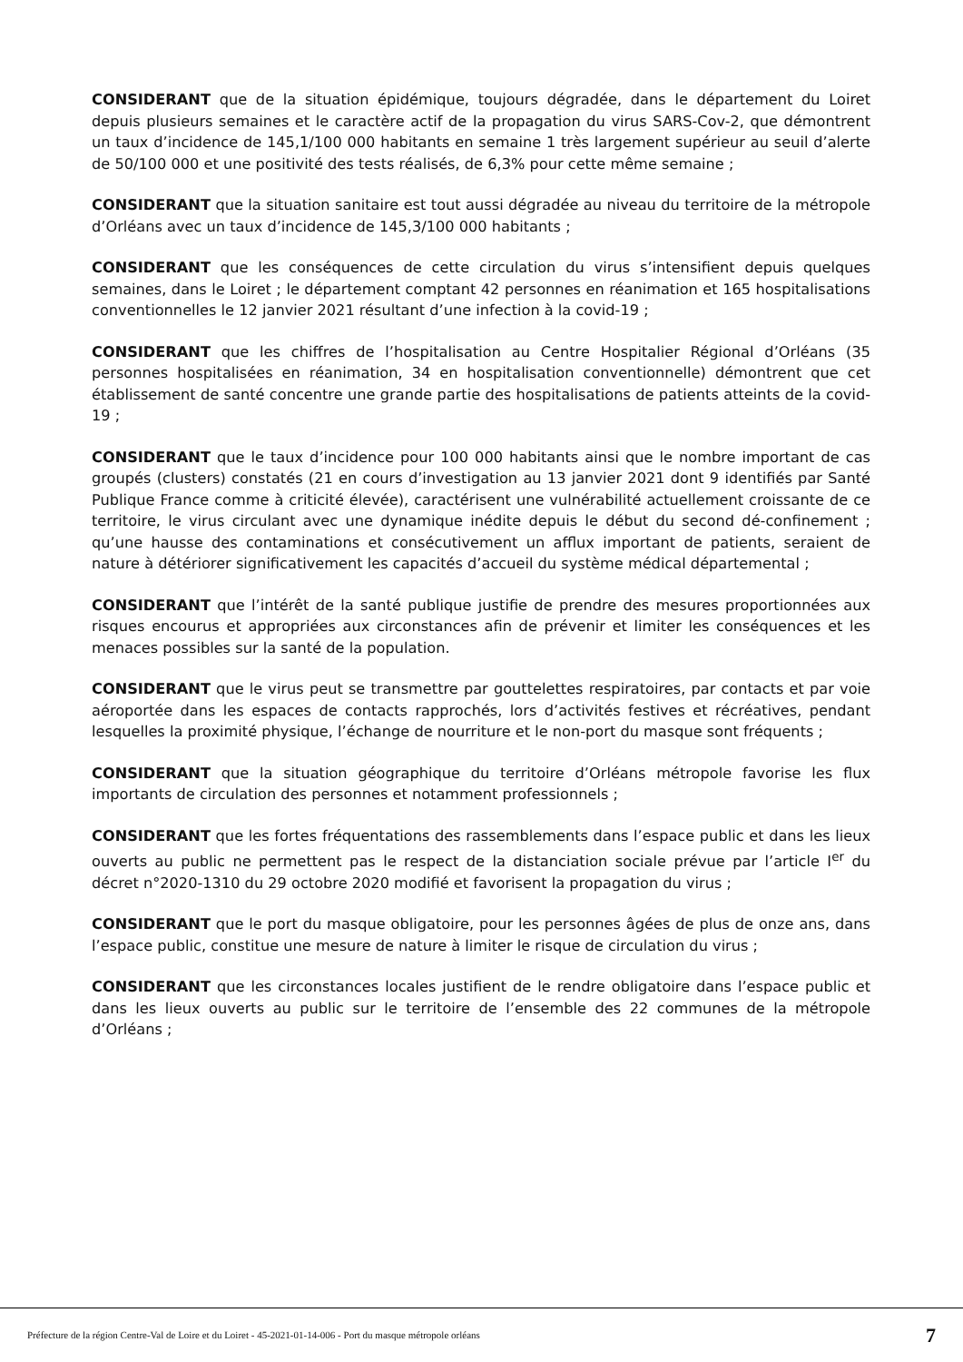CONSIDERANT que de la situation épidémique, toujours dégradée, dans le département du Loiret depuis plusieurs semaines et le caractère actif de la propagation du virus SARS-Cov-2, que démontrent un taux d’incidence de 145,1/100 000 habitants en semaine 1 très largement supérieur au seuil d’alerte de 50/100 000 et une positivité des tests réalisés, de 6,3% pour cette même semaine ;
CONSIDERANT que la situation sanitaire est tout aussi dégradée au niveau du territoire de la métropole d’Orléans avec un taux d’incidence de 145,3/100 000 habitants ;
CONSIDERANT que les conséquences de cette circulation du virus s’intensifient depuis quelques semaines, dans le Loiret ; le département comptant 42 personnes en réanimation et 165 hospitalisations conventionnelles le 12 janvier 2021 résultant d’une infection à la covid-19 ;
CONSIDERANT que les chiffres de l’hospitalisation au Centre Hospitalier Régional d’Orléans (35 personnes hospitalisées en réanimation, 34 en hospitalisation conventionnelle) démontrent que cet établissement de santé concentre une grande partie des hospitalisations de patients atteints de la covid-19 ;
CONSIDERANT que le taux d’incidence pour 100 000 habitants ainsi que le nombre important de cas groupés (clusters) constatés (21 en cours d’investigation au 13 janvier 2021 dont 9 identifiés par Santé Publique France comme à criticité élevée), caractérisent une vulnérabilité actuellement croissante de ce territoire, le virus circulant avec une dynamique inédite depuis le début du second dé-confinement ; qu’une hausse des contaminations et consécutivement un afflux important de patients, seraient de nature à détériorer significativement les capacités d’accueil du système médical départemental ;
CONSIDERANT que l’intérêt de la santé publique justifie de prendre des mesures proportionnées aux risques encourus et appropriées aux circonstances afin de prévenir et limiter les conséquences et les menaces possibles sur la santé de la population.
CONSIDERANT que le virus peut se transmettre par gouttelettes respiratoires, par contacts et par voie aéroportée dans les espaces de contacts rapprochés, lors d’activités festives et récréatives, pendant lesquelles la proximité physique, l’échange de nourriture et le non-port du masque sont fréquents ;
CONSIDERANT que la situation géographique du territoire d’Orléans métropole favorise les flux importants de circulation des personnes et notamment professionnels ;
CONSIDERANT que les fortes fréquentations des rassemblements dans l’espace public et dans les lieux ouverts au public ne permettent pas le respect de la distanciation sociale prévue par l’article I<sup>er</sup> du décret n°2020-1310 du 29 octobre 2020 modifié et favorisent la propagation du virus ;
CONSIDERANT que le port du masque obligatoire, pour les personnes âgées de plus de onze ans, dans l’espace public, constitue une mesure de nature à limiter le risque de circulation du virus ;
CONSIDERANT que les circonstances locales justifient de le rendre obligatoire dans l’espace public et dans les lieux ouverts au public sur le territoire de l’ensemble des 22 communes de la métropole d’Orléans ;
Préfecture de la région Centre-Val de Loire et du Loiret - 45-2021-01-14-006 - Port du masque métropole orléans 7